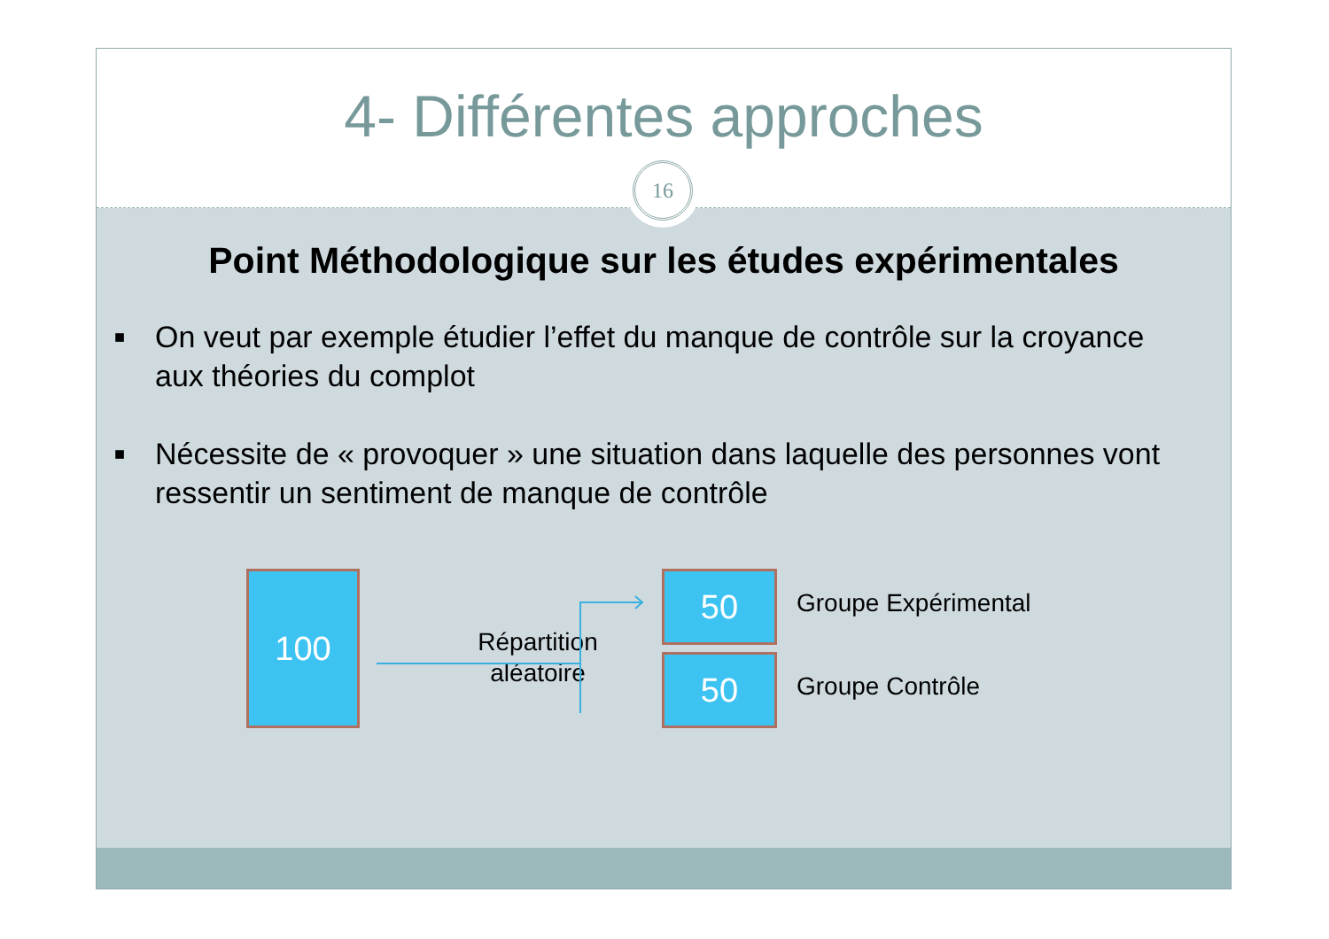4- Différentes approches
16
Point Méthodologique sur les études expérimentales
■ On veut par exemple étudier l’effet du manque de contrôle sur la croyance aux théories du complot
■ Nécessite de « provoquer » une situation dans laquelle des personnes vont ressentir un sentiment de manque de contrôle
100
Répartition aléatoire
50
50
Groupe Expérimental
Groupe Contrôle